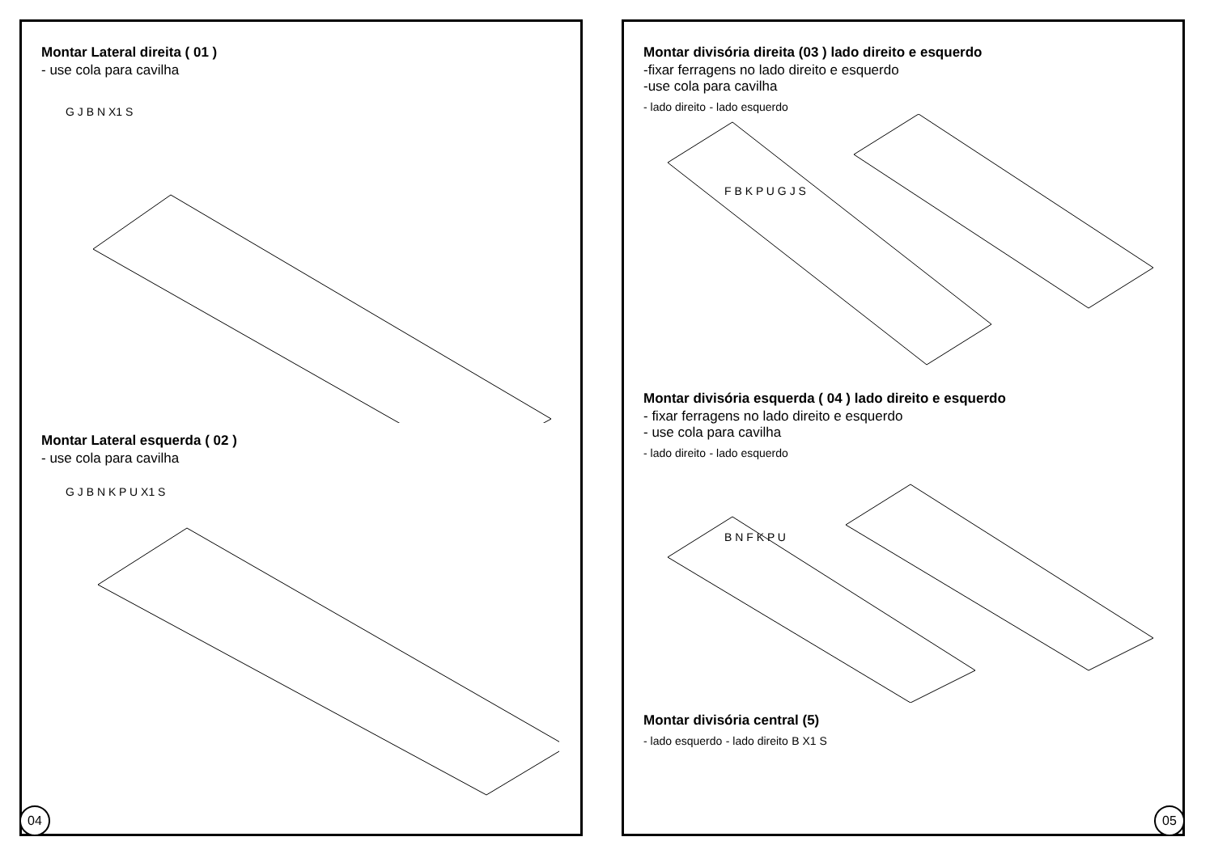Montar Lateral direita ( 01 )
- use cola para cavilha
G J B N X1 S
Montar Lateral esquerda ( 02 )
- use cola para cavilha
G J B N K P U X1 S
04
Montar divisória direita (03 ) lado direito e esquerdo
-fixar ferragens no lado direito e esquerdo
-use cola para cavilha
- lado direito - lado esquerdo
F B K P U G J S
Montar divisória esquerda ( 04 ) lado direito e esquerdo
- fixar ferragens no lado direito e esquerdo
- use cola para cavilha
- lado direito - lado esquerdo
B N F K P U
Montar divisória central (5)
- lado esquerdo - lado direito B X1 S
05